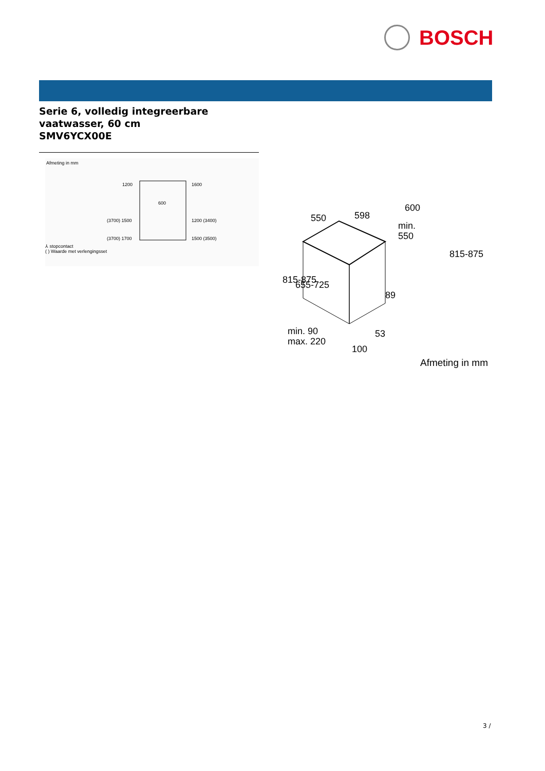BOSCH
Serie 6, volledig integreerbare
vaatwasser, 60 cm
SMV6YCX00E
Afmeting in mm
1200
1600
600
(3700) 1500
1200 (3400)
(3700) 1700
1500 (3500)
⅄ stopcontact
( ) Waarde met verlengingsset
550
598
600
min.
550
89
53
min. 90
max. 220
100
815-875
655-725
815-875
Afmeting in mm
3 /